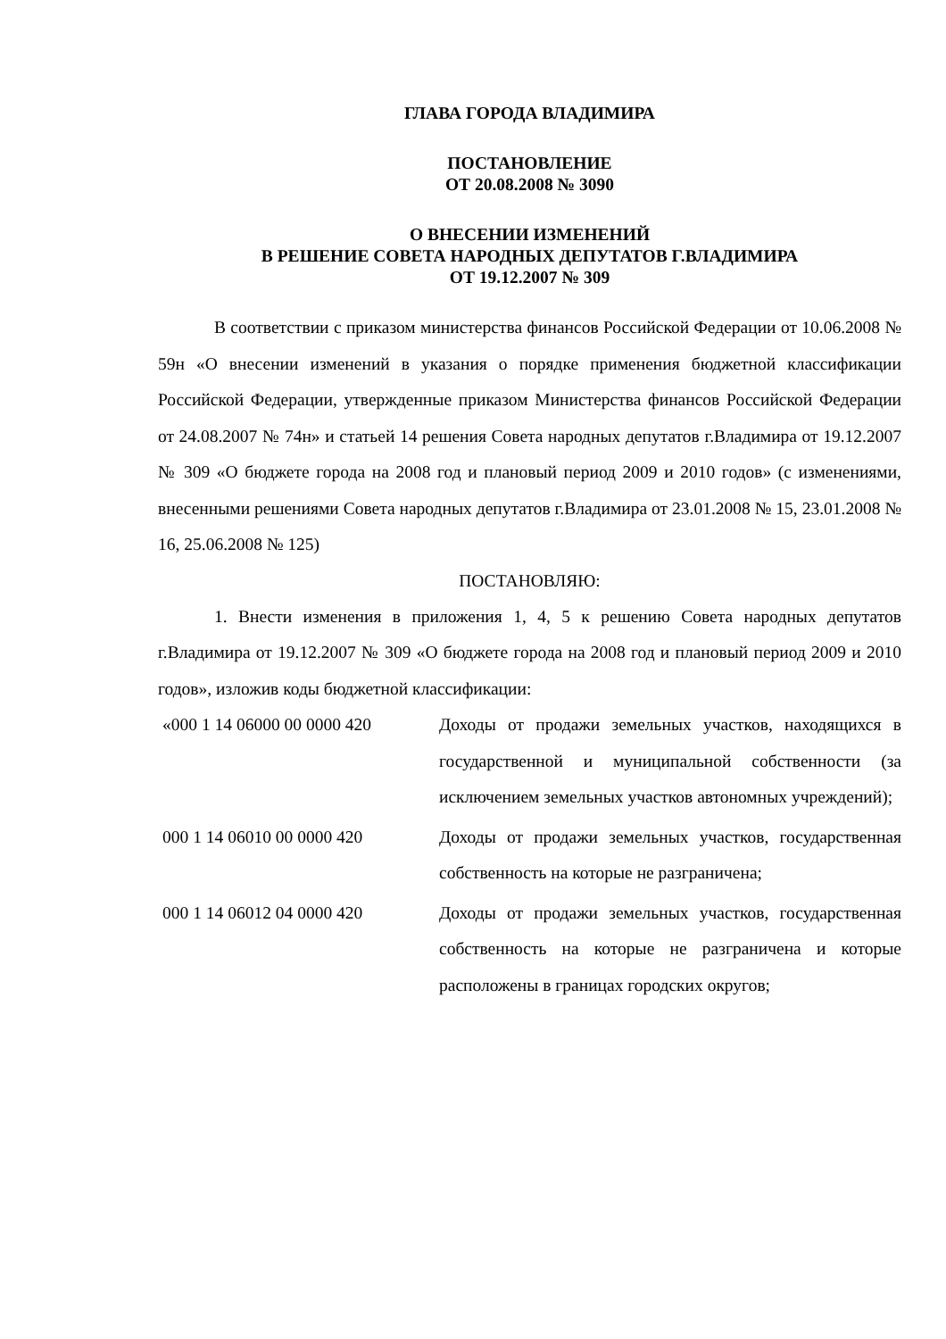ГЛАВА ГОРОДА ВЛАДИМИРА
ПОСТАНОВЛЕНИЕ
ОТ 20.08.2008 № 3090
О ВНЕСЕНИИ ИЗМЕНЕНИЙ
В РЕШЕНИЕ СОВЕТА НАРОДНЫХ ДЕПУТАТОВ Г.ВЛАДИМИРА
ОТ 19.12.2007 № 309
В соответствии с приказом министерства финансов Российской Федерации от 10.06.2008 № 59н «О внесении изменений в указания о порядке применения бюджетной классификации Российской Федерации, утвержденные приказом Министерства финансов Российской Федерации от 24.08.2007 № 74н» и статьей 14 решения Совета народных депутатов г.Владимира от 19.12.2007 № 309 «О бюджете города на 2008 год и плановый период 2009 и 2010 годов» (с изменениями, внесенными решениями Совета народных депутатов г.Владимира от 23.01.2008 № 15, 23.01.2008 № 16, 25.06.2008 № 125)
ПОСТАНОВЛЯЮ:
1. Внести изменения в приложения 1, 4, 5 к решению Совета народных депутатов г.Владимира от 19.12.2007 № 309 «О бюджете города на 2008 год и плановый период 2009 и 2010 годов», изложив коды бюджетной классификации:
| «000 1 14 06000 00 0000 420 | Доходы от продажи земельных участков, находящихся в государственной и муниципальной собственности (за исключением земельных участков автономных учреждений); |
| 000 1 14 06010 00 0000 420 | Доходы от продажи земельных участков, государственная собственность на которые не разграничена; |
| 000 1 14 06012 04 0000 420 | Доходы от продажи земельных участков, государственная собственность на которые не разграничена и которые расположены в границах городских округов; |